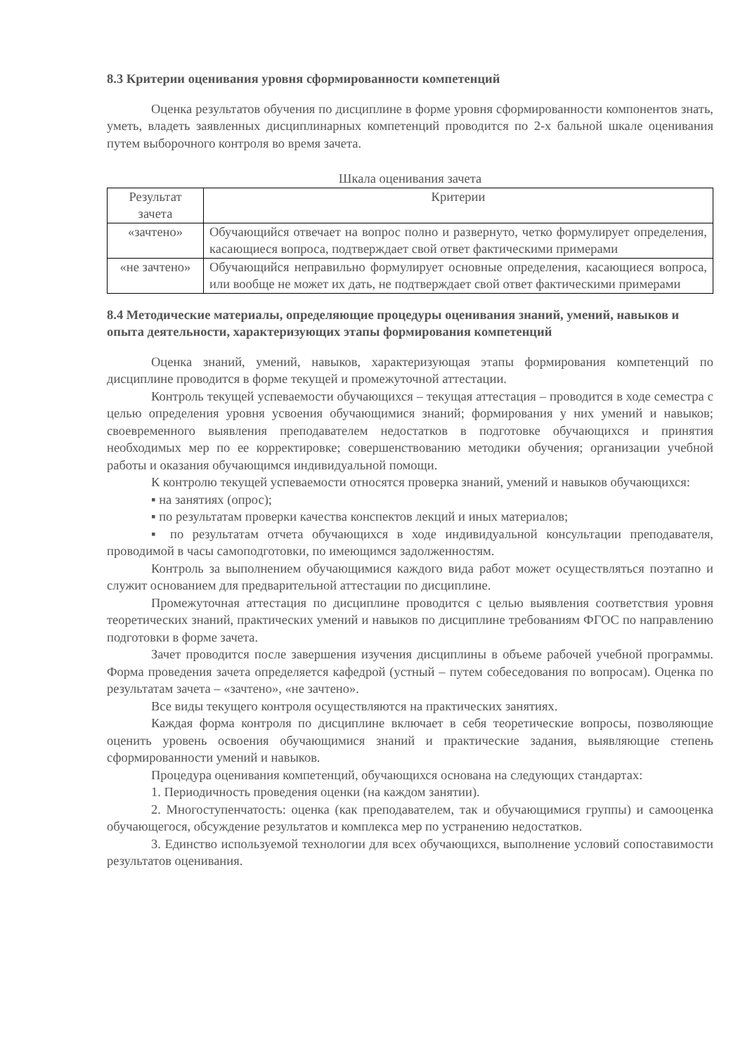8.3 Критерии оценивания уровня сформированности компетенций
Оценка результатов обучения по дисциплине в форме уровня сформированности компонентов знать, уметь, владеть заявленных дисциплинарных компетенций проводится по 2-х бальной шкале оценивания путем выборочного контроля во время зачета.
Шкала оценивания зачета
| Результат зачета | Критерии |
| --- | --- |
| «зачтено» | Обучающийся отвечает на вопрос полно и развернуто, четко формулирует определения, касающиеся вопроса, подтверждает свой ответ фактическими примерами |
| «не зачтено» | Обучающийся неправильно формулирует основные определения, касающиеся вопроса, или вообще не может их дать, не подтверждает свой ответ фактическими примерами |
8.4 Методические материалы, определяющие процедуры оценивания знаний, умений, навыков и опыта деятельности, характеризующих этапы формирования компетенций
Оценка знаний, умений, навыков, характеризующая этапы формирования компетенций по дисциплине проводится в форме текущей и промежуточной аттестации.
Контроль текущей успеваемости обучающихся – текущая аттестация – проводится в ходе семестра с целью определения уровня усвоения обучающимися знаний; формирования у них умений и навыков; своевременного выявления преподавателем недостатков в подготовке обучающихся и принятия необходимых мер по ее корректировке; совершенствованию методики обучения; организации учебной работы и оказания обучающимся индивидуальной помощи.
К контролю текущей успеваемости относятся проверка знаний, умений и навыков обучающихся:
▪ на занятиях (опрос);
▪ по результатам проверки качества конспектов лекций и иных материалов;
▪ по результатам отчета обучающихся в ходе индивидуальной консультации преподавателя, проводимой в часы самоподготовки, по имеющимся задолженностям.
Контроль за выполнением обучающимися каждого вида работ может осуществляться поэтапно и служит основанием для предварительной аттестации по дисциплине.
Промежуточная аттестация по дисциплине проводится с целью выявления соответствия уровня теоретических знаний, практических умений и навыков по дисциплине требованиям ФГОС по направлению подготовки в форме зачета.
Зачет проводится после завершения изучения дисциплины в объеме рабочей учебной программы. Форма проведения зачета определяется кафедрой (устный – путем собеседования по вопросам). Оценка по результатам зачета – «зачтено», «не зачтено».
Все виды текущего контроля осуществляются на практических занятиях.
Каждая форма контроля по дисциплине включает в себя теоретические вопросы, позволяющие оценить уровень освоения обучающимися знаний и практические задания, выявляющие степень сформированности умений и навыков.
Процедура оценивания компетенций, обучающихся основана на следующих стандартах:
1. Периодичность проведения оценки (на каждом занятии).
2. Многоступенчатость: оценка (как преподавателем, так и обучающимися группы) и самооценка обучающегося, обсуждение результатов и комплекса мер по устранению недостатков.
3. Единство используемой технологии для всех обучающихся, выполнение условий сопоставимости результатов оценивания.